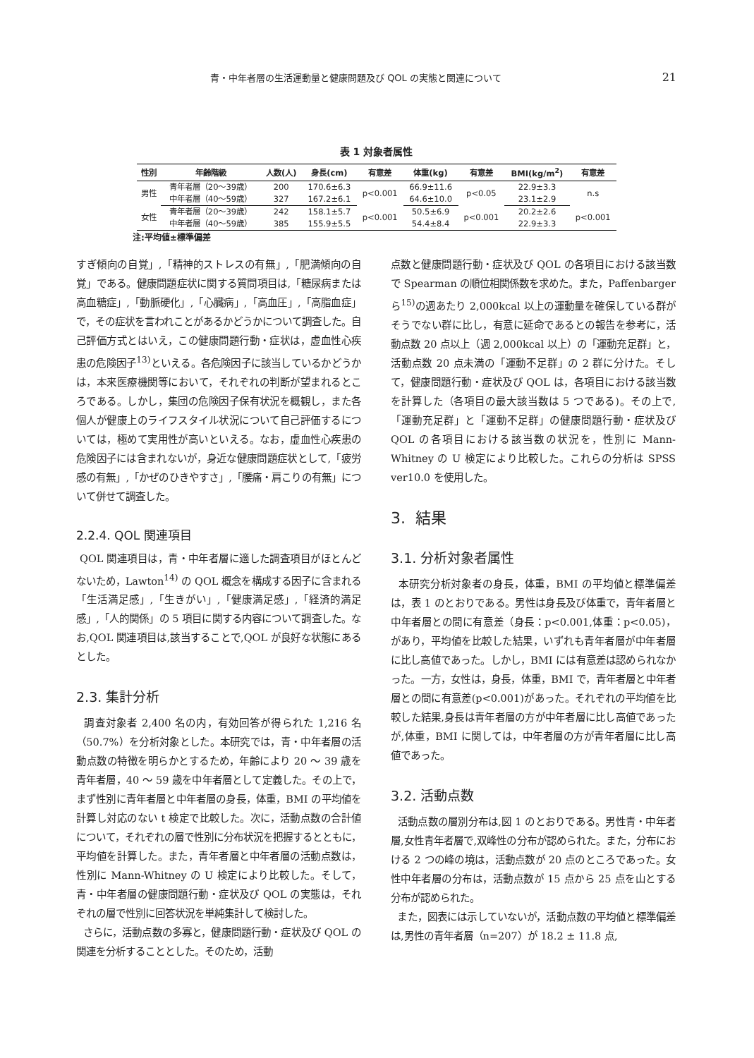青・中年者層の生活運動量と健康問題及び QOL の実態と関連について 21
表 1 対象者属性
| 性別 | 年齢階級 | 人数(人) | 身長(cm) | 有意差 | 体重(kg) | 有意差 | BMI(kg/m<sup>2</sup>) | 有意差 |
| --- | --- | --- | --- | --- | --- | --- | --- | --- |
| 男性 | 青年者層（20～39歳） | 200 | 170.6±6.3 | p<0.001 | 66.9±11.6 | p<0.05 | 22.9±3.3 | n.s |
| | 中年者層（40～59歳） | 327 | 167.2±6.1 | | 64.6±10.0 | | 23.1±2.9 | |
| 女性 | 青年者層（20～39歳） | 242 | 158.1±5.7 | p<0.001 | 50.5±6.9 | p<0.001 | 20.2±2.6 | p<0.001 |
| | 中年者層（40～59歳） | 385 | 155.9±5.5 | | 54.4±8.4 | | 22.9±3.3 | |
注:平均値±標準偏差
すぎ傾向の自覚」,「精神的ストレスの有無」,「肥満傾向の自覚」である。健康問題症状に関する質問項目は,「糖尿病または高血糖症」,「動脈硬化」,「心臓病」,「高血圧」,「高脂血症」で，その症状を言われことがあるかどうかについて調査した。自己評価方式とはいえ，この健康問題行動・症状は，虚血性心疾患の危険因子<sup>13)</sup>といえる。各危険因子に該当しているかどうかは，本来医療機関等において，それぞれの判断が望まれるところである。しかし，集団の危険因子保有状況を概観し，また各個人が健康上のライフスタイル状況について自己評価するについては，極めて実用性が高いといえる。なお，虚血性心疾患の危険因子には含まれないが，身近な健康問題症状として,「疲労感の有無」,「かぜのひきやすさ」,「腰痛・肩こりの有無」について併せて調査した。
2.2.4. QOL 関連項目
QOL 関連項目は，青・中年者層に適した調査項目がほとんどないため，Lawton<sup>14)</sup> の QOL 概念を構成する因子に含まれる「生活満足感」,「生きがい」,「健康満足感」,「経済的満足感」,「人的関係」の 5 項目に関する内容について調査した。なお,QOL 関連項目は,該当することで,QOL が良好な状態にあるとした。
2.3. 集計分析
調査対象者 2,400 名の内，有効回答が得られた 1,216 名（50.7%）を分析対象とした。本研究では，青・中年者層の活動点数の特徴を明らかとするため，年齢により 20 ～ 39 歳を青年者層，40 ～ 59 歳を中年者層として定義した。その上で，まず性別に青年者層と中年者層の身長，体重，BMI の平均値を計算し対応のない t 検定で比較した。次に，活動点数の合計値について，それぞれの層で性別に分布状況を把握するとともに，平均値を計算した。また，青年者層と中年者層の活動点数は，性別に Mann-Whitney の U 検定により比較した。そして，青・中年者層の健康問題行動・症状及び QOL の実態は，それぞれの層で性別に回答状況を単純集計して検討した。
さらに，活動点数の多寡と，健康問題行動・症状及び QOL の関連を分析することとした。そのため，活動
点数と健康問題行動・症状及び QOL の各項目における該当数で Spearman の順位相関係数を求めた。また，Paffenbarger ら<sup>15)</sup>の週あたり 2,000kcal 以上の運動量を確保している群がそうでない群に比し，有意に延命であるとの報告を参考に，活動点数 20 点以上（週 2,000kcal 以上）の「運動充足群」と，活動点数 20 点未満の「運動不足群」の 2 群に分けた。そして，健康問題行動・症状及び QOL は，各項目における該当数を計算した（各項目の最大該当数は 5 つである)。その上で,「運動充足群」と「運動不足群」の健康問題行動・症状及び QOL の各項目における該当数の状況を，性別に Mann-Whitney の U 検定により比較した。これらの分析は SPSS ver10.0 を使用した。
3. 結果
3.1. 分析対象者属性
本研究分析対象者の身長，体重，BMI の平均値と標準偏差は，表 1 のとおりである。男性は身長及び体重で，青年者層と中年者層との間に有意差（身長：p<0.001,体重：p<0.05)，があり，平均値を比較した結果，いずれも青年者層が中年者層に比し高値であった。しかし，BMI には有意差は認められなかった。一方，女性は，身長，体重，BMI で，青年者層と中年者層との間に有意差(p<0.001)があった。それぞれの平均値を比較した結果,身長は青年者層の方が中年者層に比し高値であったが,体重，BMI に関しては，中年者層の方が青年者層に比し高値であった。
3.2. 活動点数
活動点数の層別分布は,図 1 のとおりである。男性青・中年者層,女性青年者層で,双峰性の分布が認められた。また，分布における 2 つの峰の境は，活動点数が 20 点のところであった。女性中年者層の分布は，活動点数が 15 点から 25 点を山とする分布が認められた。
また，図表には示していないが，活動点数の平均値と標準偏差は,男性の青年者層（n=207）が 18.2 ± 11.8 点,